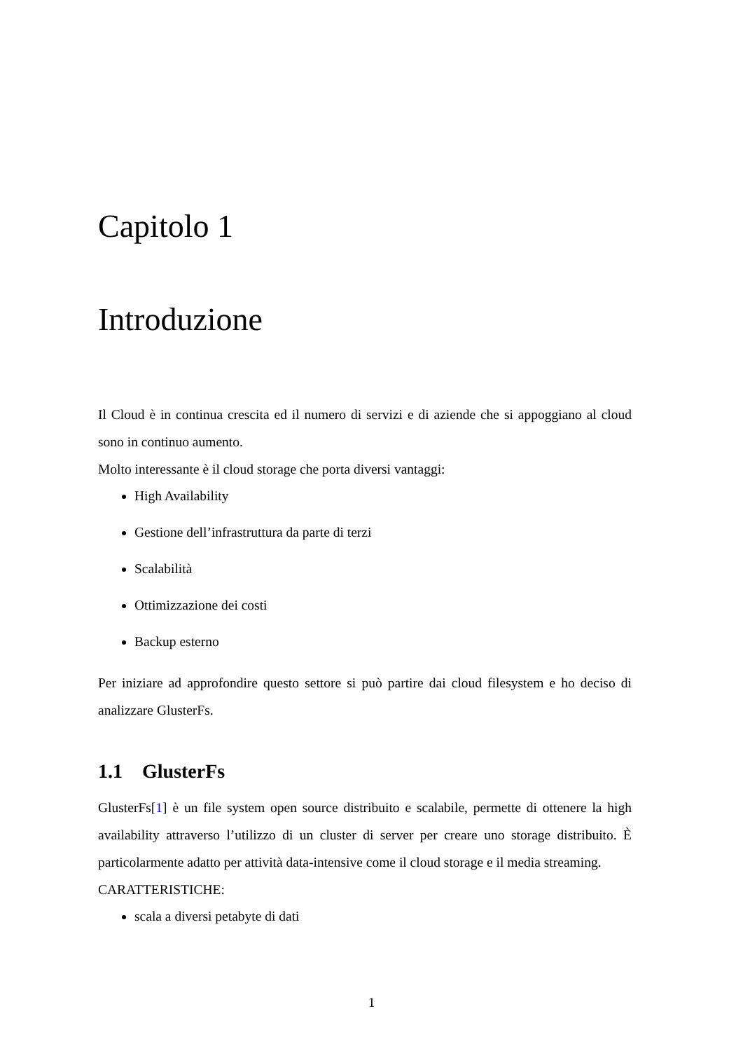Capitolo 1
Introduzione
Il Cloud è in continua crescita ed il numero di servizi e di aziende che si appoggiano al cloud sono in continuo aumento.
Molto interessante è il cloud storage che porta diversi vantaggi:
High Availability
Gestione dell’infrastruttura da parte di terzi
Scalabilità
Ottimizzazione dei costi
Backup esterno
Per iniziare ad approfondire questo settore si può partire dai cloud filesystem e ho deciso di analizzare GlusterFs.
1.1 GlusterFs
GlusterFs[1] è un file system open source distribuito e scalabile, permette di ottenere la high availability attraverso l’utilizzo di un cluster di server per creare uno storage distribuito. È particolarmente adatto per attività data-intensive come il cloud storage e il media streaming.
CARATTERISTICHE:
scala a diversi petabyte di dati
1